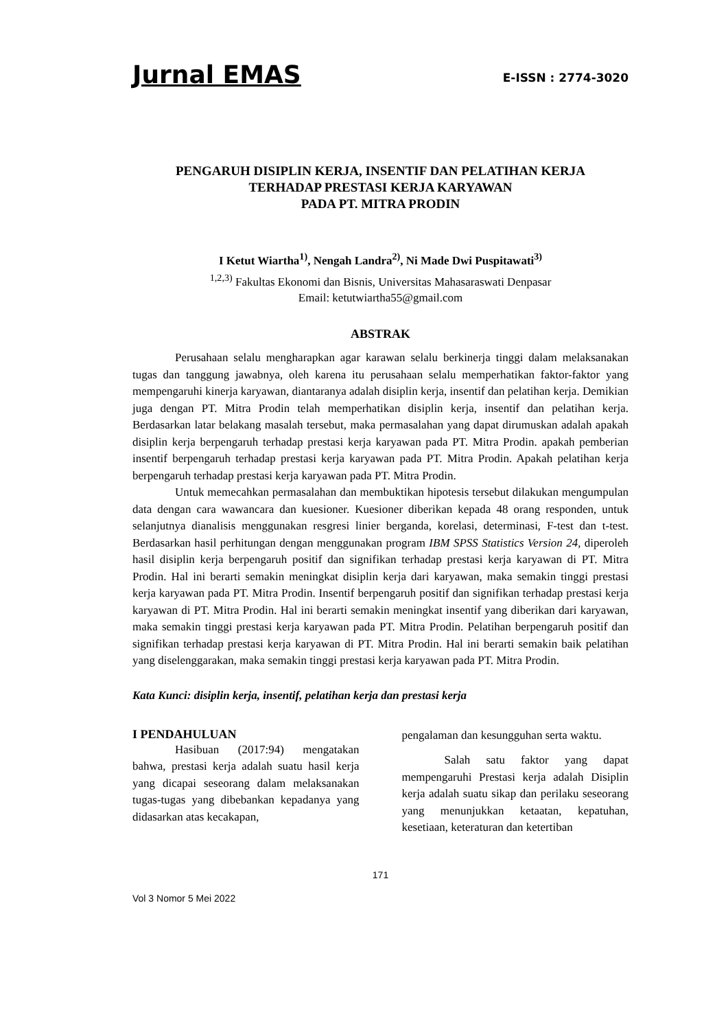Jurnal EMAS
E-ISSN : 2774-3020
PENGARUH DISIPLIN KERJA, INSENTIF DAN PELATIHAN KERJA
TERHADAP PRESTASI KERJA KARYAWAN
PADA PT. MITRA PRODIN
I Ketut Wiartha<sup>1)</sup>, Nengah Landra<sup>2)</sup>, Ni Made Dwi Puspitawati<sup>3)</sup>
<sup>1,2,3)</sup> Fakultas Ekonomi dan Bisnis, Universitas Mahasaraswati Denpasar
Email: ketutwiartha55@gmail.com
ABSTRAK
Perusahaan selalu mengharapkan agar karawan selalu berkinerja tinggi dalam melaksanakan tugas dan tanggung jawabnya, oleh karena itu perusahaan selalu memperhatikan faktor-faktor yang mempengaruhi kinerja karyawan, diantaranya adalah disiplin kerja, insentif dan pelatihan kerja. Demikian juga dengan PT. Mitra Prodin telah memperhatikan disiplin kerja, insentif dan pelatihan kerja. Berdasarkan latar belakang masalah tersebut, maka permasalahan yang dapat dirumuskan adalah apakah disiplin kerja berpengaruh terhadap prestasi kerja karyawan pada PT. Mitra Prodin. apakah pemberian insentif berpengaruh terhadap prestasi kerja karyawan pada PT. Mitra Prodin. Apakah pelatihan kerja berpengaruh terhadap prestasi kerja karyawan pada PT. Mitra Prodin.
Untuk memecahkan permasalahan dan membuktikan hipotesis tersebut dilakukan mengumpulan data dengan cara wawancara dan kuesioner. Kuesioner diberikan kepada 48 orang responden, untuk selanjutnya dianalisis menggunakan resgresi linier berganda, korelasi, determinasi, F-test dan t-test. Berdasarkan hasil perhitungan dengan menggunakan program IBM SPSS Statistics Version 24, diperoleh hasil disiplin kerja berpengaruh positif dan signifikan terhadap prestasi kerja karyawan di PT. Mitra Prodin. Hal ini berarti semakin meningkat disiplin kerja dari karyawan, maka semakin tinggi prestasi kerja karyawan pada PT. Mitra Prodin. Insentif berpengaruh positif dan signifikan terhadap prestasi kerja karyawan di PT. Mitra Prodin. Hal ini berarti semakin meningkat insentif yang diberikan dari karyawan, maka semakin tinggi prestasi kerja karyawan pada PT. Mitra Prodin. Pelatihan berpengaruh positif dan signifikan terhadap prestasi kerja karyawan di PT. Mitra Prodin. Hal ini berarti semakin baik pelatihan yang diselenggarakan, maka semakin tinggi prestasi kerja karyawan pada PT. Mitra Prodin.
Kata Kunci: disiplin kerja, insentif, pelatihan kerja dan prestasi kerja
I PENDAHULUAN
Hasibuan (2017:94) mengatakan bahwa, prestasi kerja adalah suatu hasil kerja yang dicapai seseorang dalam melaksanakan tugas-tugas yang dibebankan kepadanya yang didasarkan atas kecakapan,
pengalaman dan kesungguhan serta waktu.
Salah satu faktor yang dapat mempengaruhi Prestasi kerja adalah Disiplin kerja adalah suatu sikap dan perilaku seseorang yang menunjukkan ketaatan, kepatuhan, kesetiaan, keteraturan dan ketertiban
171
Vol 3 Nomor 5 Mei 2022